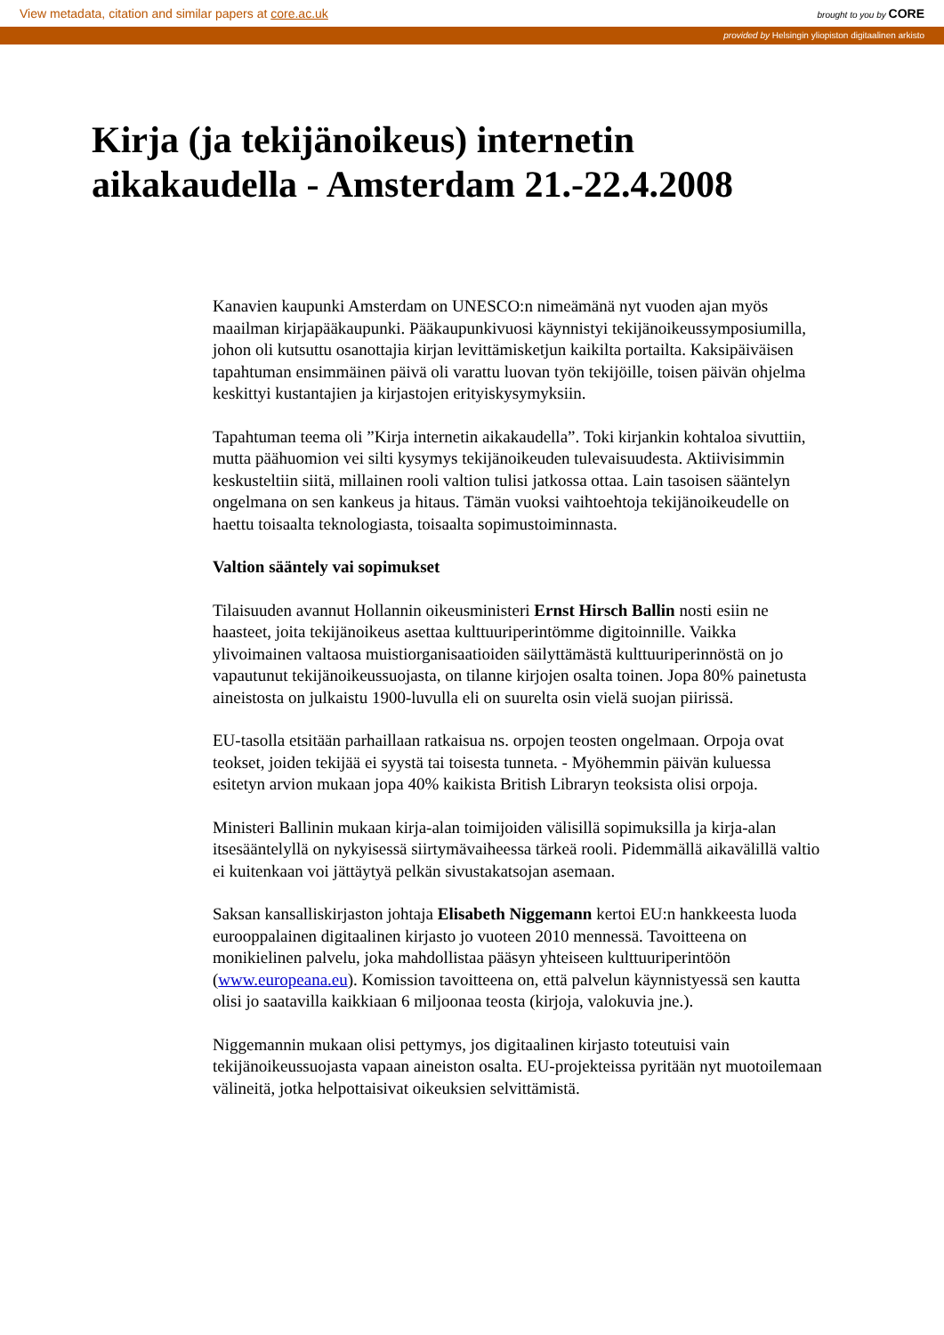View metadata, citation and similar papers at core.ac.uk brought to you by CORE
provided by Helsingin yliopiston digitaalinen arkisto
Kirja (ja tekijänoikeus) internetin
aikakaudella - Amsterdam 21.-22.4.2008
Kanavien kaupunki Amsterdam on UNESCO:n nimeämänä nyt vuoden ajan myös maailman kirjapääkaupunki. Pääkaupunkivuosi käynnistyi tekijänoikeussymposiumilla, johon oli kutsuttu osanottajia kirjan levittämisketjun kaikilta portailta. Kaksipäiväisen tapahtuman ensimmäinen päivä oli varattu luovan työn tekijöille, toisen päivän ohjelma keskittyi kustantajien ja kirjastojen erityiskysymyksiin.
Tapahtuman teema oli ”Kirja internetin aikakaudella”. Toki kirjankin kohtaloa sivuttiin, mutta päähuomion vei silti kysymys tekijänoikeuden tulevaisuudesta. Aktiivisimmin keskusteltiin siitä, millainen rooli valtion tulisi jatkossa ottaa. Lain tasoisen sääntelyn ongelmana on sen kankeus ja hitaus. Tämän vuoksi vaihtoehtoja tekijänoikeudelle on haettu toisaalta teknologiasta, toisaalta sopimustoiminnasta.
Valtion sääntely vai sopimukset
Tilaisuuden avannut Hollannin oikeusministeri Ernst Hirsch Ballin nosti esiin ne haasteet, joita tekijänoikeus asettaa kulttuuriperintömme digitoinnille. Vaikka ylivoimainen valtaosa muistiorganisaatioiden säilyttämästä kulttuuriperinnöstä on jo vapautunut tekijänoikeussuojasta, on tilanne kirjojen osalta toinen. Jopa 80% painetusta aineistosta on julkaistu 1900-luvulla eli on suurelta osin vielä suojan piirissä.
EU-tasolla etsitään parhaillaan ratkaisua ns. orpojen teosten ongelmaan. Orpoja ovat teokset, joiden tekijää ei syystä tai toisesta tunneta. - Myöhemmin päivän kuluessa esitetyn arvion mukaan jopa 40% kaikista British Libraryn teoksista olisi orpoja.
Ministeri Ballinin mukaan kirja-alan toimijoiden välisillä sopimuksilla ja kirja-alan itsesääntelyllä on nykyisessä siirtymävaiheessa tärkeä rooli. Pidemmällä aikavälillä valtio ei kuitenkaan voi jättäytyä pelkän sivustakatsojan asemaan.
Saksan kansalliskirjaston johtaja Elisabeth Niggemann kertoi EU:n hankkeesta luoda eurooppalainen digitaalinen kirjasto jo vuoteen 2010 mennessä. Tavoitteena on monikielinen palvelu, joka mahdollistaa pääsyn yhteiseen kulttuuriperintöön (www.europeana.eu). Komission tavoitteena on, että palvelun käynnistyessä sen kautta olisi jo saatavilla kaikkiaan 6 miljoonaa teosta (kirjoja, valokuvia jne.).
Niggemannin mukaan olisi pettymys, jos digitaalinen kirjasto toteutuisi vain tekijänoikeussuojasta vapaan aineiston osalta. EU-projekteissa pyritään nyt muotoilemaan välineitä, jotka helpottaisivat oikeuksien selvittämistä.